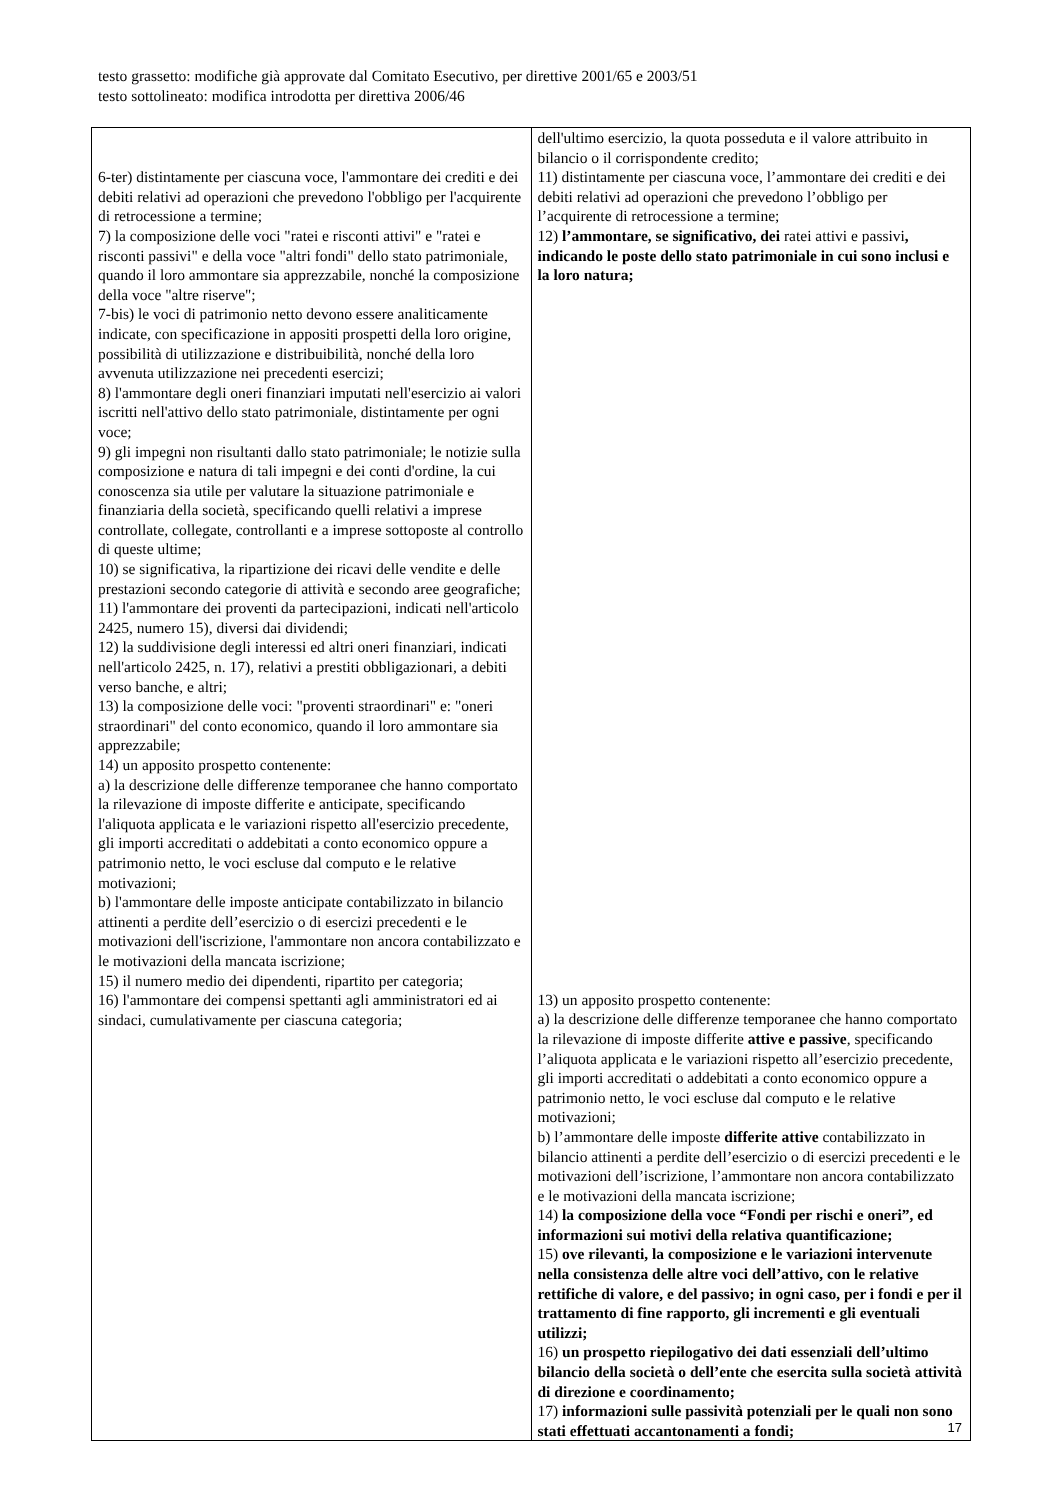testo grassetto: modifiche già approvate dal Comitato Esecutivo, per direttive 2001/65 e 2003/51
testo sottolineato: modifica introdotta per direttiva 2006/46
| 6-ter) distintamente per ciascuna voce, l'ammontare dei crediti e dei debiti relativi ad operazioni che prevedono l'obbligo per l'acquirente di retrocessione a termine; 7) la composizione delle voci "ratei e risconti attivi" e "ratei e risconti passivi" e della voce "altri fondi" dello stato patrimoniale, quando il loro ammontare sia apprezzabile, nonché la composizione della voce "altre riserve"; 7-bis) le voci di patrimonio netto devono essere analiticamente indicate, con specificazione in appositi prospetti della loro origine, possibilità di utilizzazione e distribuibilità, nonché della loro avvenuta utilizzazione nei precedenti esercizi; 8) l'ammontare degli oneri finanziari imputati nell'esercizio ai valori iscritti nell'attivo dello stato patrimoniale, distintamente per ogni voce; 9) gli impegni non risultanti dallo stato patrimoniale; le notizie sulla composizione e natura di tali impegni e dei conti d'ordine, la cui conoscenza sia utile per valutare la situazione patrimoniale e finanziaria della società, specificando quelli relativi a imprese controllate, collegate, controllanti e a imprese sottoposte al controllo di queste ultime; 10) se significativa, la ripartizione dei ricavi delle vendite e delle prestazioni secondo categorie di attività e secondo aree geografiche; 11) l'ammontare dei proventi da partecipazioni, indicati nell'articolo 2425, numero 15), diversi dai dividendi; 12) la suddivisione degli interessi ed altri oneri finanziari, indicati nell'articolo 2425, n. 17), relativi a prestiti obbligazionari, a debiti verso banche, e altri; 13) la composizione delle voci: "proventi straordinari" e: "oneri straordinari" del conto economico, quando il loro ammontare sia apprezzabile; 14) un apposito prospetto contenente: a) la descrizione delle differenze temporanee che hanno comportato la rilevazione di imposte differite e anticipate, specificando l'aliquota applicata e le variazioni rispetto all'esercizio precedente, gli importi accreditati o addebitati a conto economico oppure a patrimonio netto, le voci escluse dal computo e le relative motivazioni; b) l'ammontare delle imposte anticipate contabilizzato in bilancio attinenti a perdite dell’esercizio o di esercizi precedenti e le motivazioni dell'iscrizione, l'ammontare non ancora contabilizzato e le motivazioni della mancata iscrizione; 15) il numero medio dei dipendenti, ripartito per categoria; 16) l'ammontare dei compensi spettanti agli amministratori ed ai sindaci, cumulativamente per ciascuna categoria; | dell'ultimo esercizio, la quota posseduta e il valore attribuito in bilancio o il corrispondente credito; 11) distintamente per ciascuna voce, l’ammontare dei crediti e dei debiti relativi ad operazioni che prevedono l’obbligo per l’acquirente di retrocessione a termine; 12) l’ammontare, se significativo, dei ratei attivi e passivi , indicando le poste dello stato patrimoniale in cui sono inclusi e la loro natura; 13) un apposito prospetto contenente: a) la descrizione delle differenze temporanee che hanno comportato la rilevazione di imposte differite attive e passive , specificando l’aliquota applicata e le variazioni rispetto all’esercizio precedente, gli importi accreditati o addebitati a conto economico oppure a patrimonio netto, le voci escluse dal computo e le relative motivazioni; b) l’ammontare delle imposte differite attive contabilizzato in bilancio attinenti a perdite dell’esercizio o di esercizi precedenti e le motivazioni dell’iscrizione, l’ammontare non ancora contabilizzato e le motivazioni della mancata iscrizione; 14) la composizione della voce “Fondi per rischi e oneri”, ed informazioni sui motivi della relativa quantificazione; 15) ove rilevanti, la composizione e le variazioni intervenute nella consistenza delle altre voci dell’attivo, con le relative rettifiche di valore, e del passivo; in ogni caso, per i fondi e per il trattamento di fine rapporto, gli incrementi e gli eventuali utilizzi; 16) un prospetto riepilogativo dei dati essenziali dell’ultimo bilancio della società o dell’ente che esercita sulla società attività di direzione e coordinamento; 17) informazioni sulle passività potenziali per le quali non sono stati effettuati accantonamenti a fondi; |
17